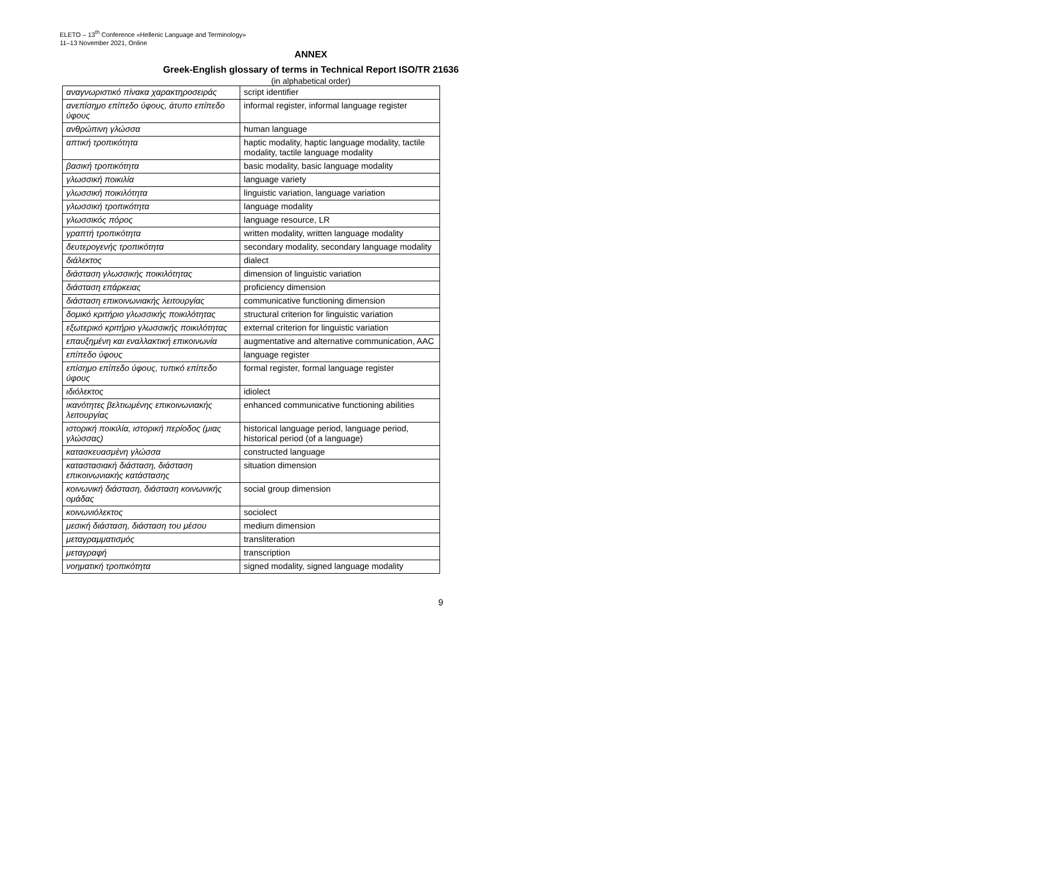ELETO – 13<sup>th</sup> Conference «Hellenic Language and Terminology»
11–13 November 2021, Online
ANNEX
Greek-English glossary of terms in Technical Report ISO/TR 21636
(in alphabetical order)
| αναγνωριστικό πίνακα χαρακτηροσειράς | script identifier |
| ανεπίσημο επίπεδο ύφους, άτυπο επίπεδο ύφους | informal register, informal language register |
| ανθρώπινη γλώσσα | human language |
| απτική τροπικότητα | haptic modality, haptic language modality, tactile modality, tactile language modality |
| βασική τροπικότητα | basic modality, basic language modality |
| γλωσσική ποικιλία | language variety |
| γλωσσική ποικιλότητα | linguistic variation, language variation |
| γλωσσική τροπικότητα | language modality |
| γλωσσικός πόρος | language resource, LR |
| γραπτή τροπικότητα | written modality, written language modality |
| δευτερογενής τροπικότητα | secondary modality, secondary language modality |
| διάλεκτος | dialect |
| διάσταση γλωσσικής ποικιλότητας | dimension of linguistic variation |
| διάσταση επάρκειας | proficiency dimension |
| διάσταση επικοινωνιακής λειτουργίας | communicative functioning dimension |
| δομικό κριτήριο γλωσσικής ποικιλότητας | structural criterion for linguistic variation |
| εξωτερικό κριτήριο γλωσσικής ποικιλότητας | external criterion for linguistic variation |
| επαυξημένη και εναλλακτική επικοινωνία | augmentative and alternative communication, AAC |
| επίπεδο ύφους | language register |
| επίσημο επίπεδο ύφους, τυπικό επίπεδο ύφους | formal register, formal language register |
| ιδιόλεκτος | idiolect |
| ικανότητες βελτιωμένης επικοινωνιακής λειτουργίας | enhanced communicative functioning abilities |
| ιστορική ποικιλία, ιστορική περίοδος (μιας γλώσσας) | historical language period, language period, historical period (of a language) |
| κατασκευασμένη γλώσσα | constructed language |
| καταστασιακή διάσταση, διάσταση επικοινωνιακής κατάστασης | situation dimension |
| κοινωνική διάσταση, διάσταση κοινωνικής ομάδας | social group dimension |
| κοινωνιόλεκτος | sociolect |
| μεσική διάσταση, διάσταση του μέσου | medium dimension |
| μεταγραμματισμός | transliteration |
| μεταγραφή | transcription |
| νοηματική τροπικότητα | signed modality, signed language modality |
9